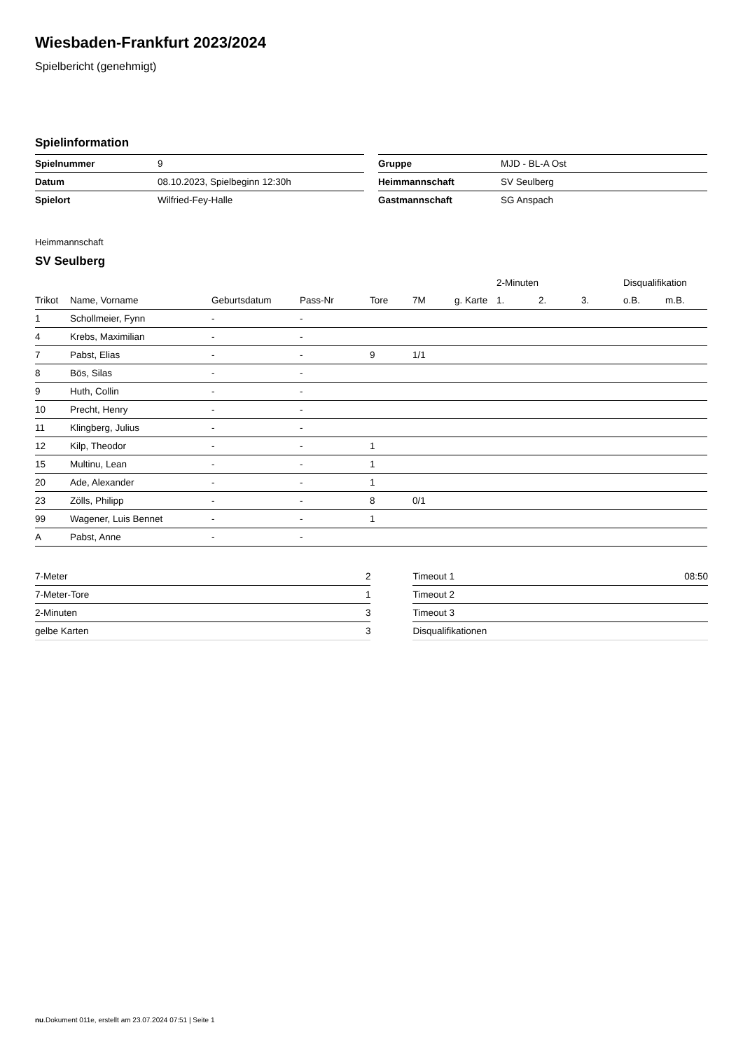Wiesbaden-Frankfurt 2023/2024
Spielbericht (genehmigt)
Spielinformation
| Spielnummer | 9 |
| Datum | 08.10.2023, Spielbeginn 12:30h |
| Spielort | Wilfried-Fey-Halle |
| Gruppe | MJD - BL-A Ost |
| Heimmannschaft | SV Seulberg |
| Gastmannschaft | SG Anspach |
Heimmannschaft
SV Seulberg
| | | | | | | | 2-Minuten | | | Disqualifikation | |
| --- | --- | --- | --- | --- | --- | --- | --- | --- | --- | --- | --- |
| Trikot | Name, Vorname | Geburtsdatum | Pass-Nr | Tore | 7M | g. Karte | 1. | 2. | 3. | o.B. | m.B. |
| 1 | Schollmeier, Fynn | - | - | | | | | | | | |
| 4 | Krebs, Maximilian | - | - | | | | | | | | |
| 7 | Pabst, Elias | - | - | 9 | 1/1 | | | | | | |
| 8 | Bös, Silas | - | - | | | | | | | | |
| 9 | Huth, Collin | - | - | | | | | | | | |
| 10 | Precht, Henry | - | - | | | | | | | | |
| 11 | Klingberg, Julius | - | - | | | | | | | | |
| 12 | Kilp, Theodor | - | - | 1 | | | | | | | |
| 15 | Multinu, Lean | - | - | 1 | | | | | | | |
| 20 | Ade, Alexander | - | - | 1 | | | | | | | |
| 23 | Zölls, Philipp | - | - | 8 | 0/1 | | | | | | |
| 99 | Wagener, Luis Bennet | - | - | 1 | | | | | | | |
| A | Pabst, Anne | - | - | | | | | | | | |
| 7-Meter | 2 |
| 7-Meter-Tore | 1 |
| 2-Minuten | 3 |
| gelbe Karten | 3 |
| Timeout 1 | 08:50 |
| Timeout 2 | |
| Timeout 3 | |
| Disqualifikationen | |
nu.Dokument 011e, erstellt am 23.07.2024 07:51 | Seite 1